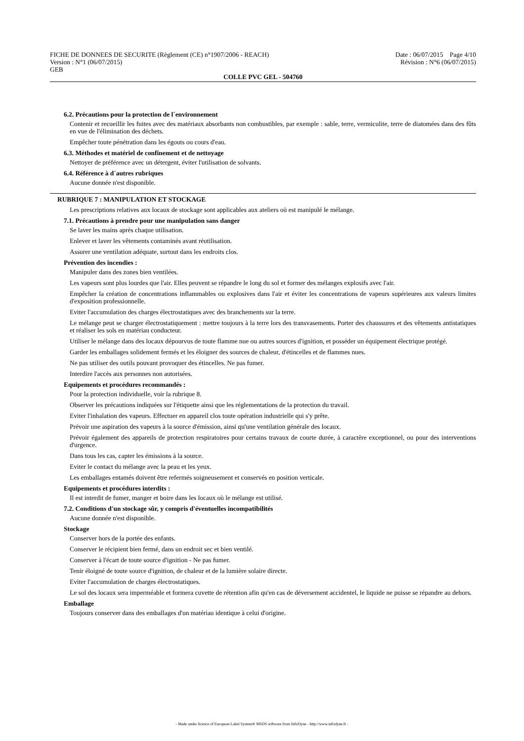FICHE DE DONNEES DE SECURITE (Règlement (CE) n°1907/2006 - REACH)
Version : N°1 (06/07/2015)
GEB
Date : 06/07/2015 Page 4/10
Révision : N°6 (06/07/2015)
COLLE PVC GEL - 504760
6.2. Précautions pour la protection de l´environnement
Contenir et recueillir les fuites avec des matériaux absorbants non combustibles, par exemple : sable, terre, vermiculite, terre de diatomées dans des fûts en vue de l'élimination des déchets.
Empêcher toute pénétration dans les égouts ou cours d'eau.
6.3. Méthodes et matériel de confinement et de nettoyage
Nettoyer de préférence avec un détergent, éviter l'utilisation de solvants.
6.4. Référence à d´autres rubriques
Aucune donnée n'est disponible.
RUBRIQUE 7 : MANIPULATION ET STOCKAGE
Les prescriptions relatives aux locaux de stockage sont applicables aux ateliers où est manipulé le mélange.
7.1. Précautions à prendre pour une manipulation sans danger
Se laver les mains après chaque utilisation.
Enlever et laver les vêtements contaminés avant réutilisation.
Assurer une ventilation adéquate, surtout dans les endroits clos.
Prévention des incendies :
Manipuler dans des zones bien ventilées.
Les vapeurs sont plus lourdes que l'air. Elles peuvent se répandre le long du sol et former des mélanges explosifs avec l'air.
Empêcher la création de concentrations inflammables ou explosives dans l'air et éviter les concentrations de vapeurs supérieures aux valeurs limites d'exposition professionnelle.
Eviter l'accumulation des charges électrostatiques avec des branchements sur la terre.
Le mélange peut se charger électrostatiquement : mettre toujours à la terre lors des transvasements. Porter des chaussures et des vêtements antistatiques et réaliser les sols en matériau conducteur.
Utiliser le mélange dans des locaux dépourvus de toute flamme nue ou autres sources d'ignition, et posséder un équipement électrique protégé.
Garder les emballages solidement fermés et les éloigner des sources de chaleur, d'étincelles et de flammes nues.
Ne pas utiliser des outils pouvant provoquer des étincelles. Ne pas fumer.
Interdire l'accès aux personnes non autorisées.
Equipements et procédures recommandés :
Pour la protection individuelle, voir la rubrique 8.
Observer les précautions indiquées sur l'étiquette ainsi que les réglementations de la protection du travail.
Eviter l'inhalation des vapeurs. Effectuer en appareil clos toute opération industrielle qui s'y prête.
Prévoir une aspiration des vapeurs à la source d'émission, ainsi qu'une ventilation générale des locaux.
Prévoir également des appareils de protection respiratoires pour certains travaux de courte durée, à caractère exceptionnel, ou pour des interventions d'urgence.
Dans tous les cas, capter les émissions à la source.
Eviter le contact du mélange avec la peau et les yeux.
Les emballages entamés doivent être refermés soigneusement et conservés en position verticale.
Equipements et procédures interdits :
Il est interdit de fumer, manger et boire dans les locaux où le mélange est utilisé.
7.2. Conditions d'un stockage sûr, y compris d'éventuelles incompatibilités
Aucune donnée n'est disponible.
Stockage
Conserver hors de la portée des enfants.
Conserver le récipient bien fermé, dans un endroit sec et bien ventilé.
Conserver à l'écart de toute source d'ignition - Ne pas fumer.
Tenir éloigné de toute source d'ignition, de chaleur et de la lumière solaire directe.
Eviter l'accumulation de charges électrostatiques.
Le sol des locaux sera imperméable et formera cuvette de rétention afin qu'en cas de déversement accidentel, le liquide ne puisse se répandre au dehors.
Emballage
Toujours conserver dans des emballages d'un matériau identique à celui d'origine.
- Made under licence of European Label System® MSDS software from InfoDyne - http://www.infodyne.fr -